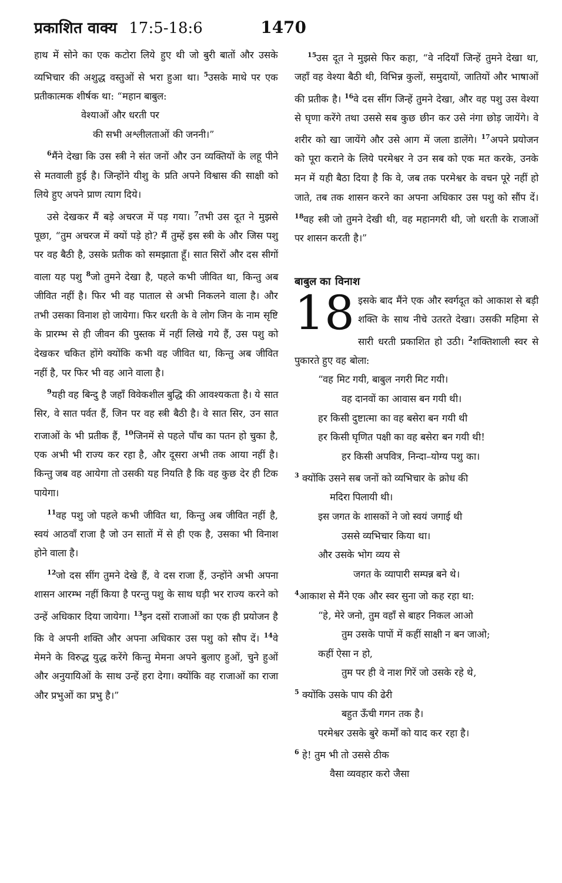प्रकाशित वाक्य 17:5-18:6 1470
हाथ में सोने का एक कटोरा लिये हुए थी जो बुरी बातों और उसके व्यभिचार की अशुद्ध वस्तुओं से भरा हुआ था। <sup>5</sup>उसके माथे पर एक प्रतीकात्मक शीर्षक था: “महान बाबुल:
वेश्याओं और धरती पर
की सभी अश्लीलताओं की जननी।”
<sup>6</sup> मैंने देखा कि उस स्त्री ने संत जनों और उन व्यक्तियों के लहू पीने से मतवाली हुई है। जिन्होंने यीशु के प्रति अपने विश्वास की साक्षी को लिये हुए अपने प्राण त्याग दिये।
उसे देखकर मैं बड़े अचरज में पड़ गया। <sup>7</sup>तभी उस दूत ने मुझसे पूछा, “तुम अचरज में क्यों पड़े हो? मैं तुम्हें इस स्त्री के और जिस पशु पर वह बैठी है, उसके प्रतीक को समझाता हूँ। सात सिरों और दस सीगों वाला यह पशु <sup>8</sup>जो तुमने देखा है, पहले कभी जीवित था, किन्तु अब जीवित नहीं है। फिर भी वह पाताल से अभी निकलने वाला है। और तभी उसका विनाश हो जायेगा। फिर धरती के वे लोग जिन के नाम सृष्टि के प्रारम्भ से ही जीवन की पुस्तक में नहीं लिखे गये हैं, उस पशु को देखकर चकित होंगे क्योंकि कभी वह जीवित था, किन्तु अब जीवित नहीं है, पर फिर भी वह आने वाला है।
<sup>9</sup> यही वह बिन्दु है जहाँ विवेकशील बुद्धि की आवश्यकता है। ये सात सिर, वे सात पर्वत हैं, जिन पर वह स्त्री बैठी है। वे सात सिर, उन सात राजाओं के भी प्रतीक हैं, <sup>10</sup>जिनमें से पहले पाँच का पतन हो चुका है, एक अभी भी राज्य कर रहा है, और दूसरा अभी तक आया नहीं है। किन्तु जब वह आयेगा तो उसकी यह नियति है कि वह कुछ देर ही टिक पायेगा।
<sup>11</sup> वह पशु जो पहले कभी जीवित था, किन्तु अब जीवित नहीं है, स्वयं आठवाँ राजा है जो उन सातों में से ही एक है, उसका भी विनाश होने वाला है।
<sup>12</sup> जो दस सींग तुमने देखे हैं, वे दस राजा हैं, उन्होंने अभी अपना शासन आरम्भ नहीं किया है परन्तु पशु के साथ घड़ी भर राज्य करने को उन्हें अधिकार दिया जायेगा। <sup>13</sup>इन दसों राजाओं का एक ही प्रयोजन है कि वे अपनी शक्ति और अपना अधिकार उस पशु को सौप दें। <sup>14</sup>वे मेमने के विरुद्ध युद्ध करेंगे किन्तु मेमना अपने बुलाए हुओं, चुने हुओं और अनुयायिओं के साथ उन्हें हरा देगा। क्योंकि वह राजाओं का राजा और प्रभुओं का प्रभु है।”
<sup>15</sup> उस दूत ने मुझसे फिर कहा, “वे नदियाँ जिन्हें तुमने देखा था, जहाँ वह वेश्या बैठी थी, विभिन्न कुलों, समुदायों, जातियों और भाषाओं की प्रतीक है। <sup>16</sup>वे दस सींग जिन्हें तुमने देखा, और वह पशु उस वेश्या से घृणा करेंगे तथा उससे सब कुछ छीन कर उसे नंगा छोड़ जायेंगे। वे शरीर को खा जायेंगे और उसे आग में जला डालेंगे। <sup>17</sup>अपने प्रयोजन को पूरा कराने के लिये परमेश्वर ने उन सब को एक मत करके, उनके मन में यही बैठा दिया है कि वे, जब तक परमेश्वर के वचन पूरे नहीं हो जाते, तब तक शासन करने का अपना अधिकार उस पशु को सौंप दें। <sup>18</sup>वह स्त्री जो तुमने देखी थी, वह महानगरी थी, जो धरती के राजाओं पर शासन करती है।”
बाबुल का विनाश
18 इसके बाद मैंने एक और स्वर्गदूत को आकाश से बड़ी शक्ति के साथ नीचे उतरते देखा। उसकी महिमा से सारी धरती प्रकाशित हो उठी। <sup>2</sup>शक्तिशाली स्वर से पुकारते हुए वह बोला:
“वह मिट गयी, बाबुल नगरी मिट गयी।
वह दानवों का आवास बन गयी थी।
हर किसी दुष्टात्मा का वह बसेरा बन गयी थी
हर किसी घृणित पक्षी का वह बसेरा बन गयी थी!
हर किसी अपवित्र, निन्दा–योग्य पशु का।
<sup>3</sup> क्योंकि उसने सब जनों को व्यभिचार के क्रोध की
मदिरा पिलायी थी।
इस जगत के शासकों ने जो स्वयं जगाई थी
उससे व्यभिचार किया था।
और उसके भोग व्यय से
जगत के व्यापारी सम्पन्न बने थे।
<sup>4</sup> आकाश से मैंने एक और स्वर सुना जो कह रहा था:
“हे, मेरे जनो, तुम वहाँ से बाहर निकल आओ
तुम उसके पापों में कहीं साक्षी न बन जाओ;
कहीं ऐसा न हो,
तुम पर ही वे नाश गिरें जो उसके रहे थे,
<sup>5</sup> क्योंकि उसके पाप की ढेरी
बहुत ऊँची गगन तक है।
परमेश्वर उसके बुरे कर्मों को याद कर रहा है।
<sup>6</sup> हे! तुम भी तो उससे ठीक
वैसा व्यवहार करो जैसा